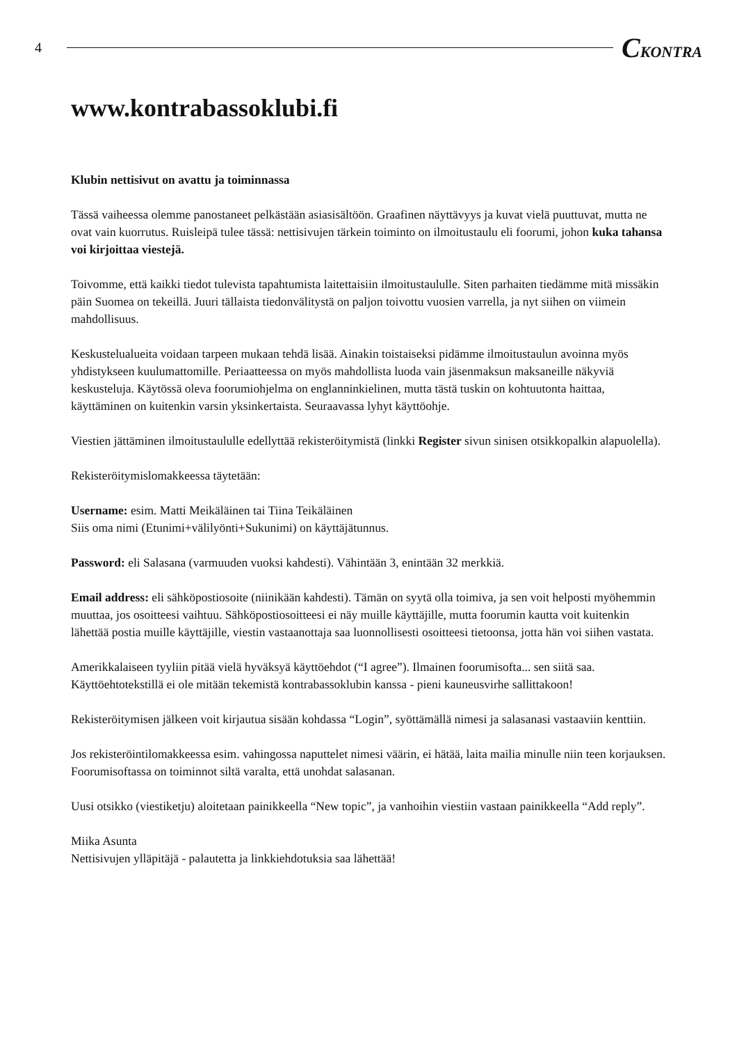4
CKONTRA
www.kontrabassoklubi.fi
Klubin nettisivut on avattu ja toiminnassa
Tässä vaiheessa olemme panostaneet pelkästään asiasisältöön. Graafinen näyttävyys ja kuvat vielä puuttuvat, mutta ne ovat vain kuorrutus. Ruisleipä tulee tässä: nettisivujen tärkein toiminto on ilmoitustaulu eli foorumi, johon kuka tahansa voi kirjoittaa viestejä.
Toivomme, että kaikki tiedot tulevista tapahtumista laitettaisiin ilmoitustaululle. Siten parhaiten tiedämme mitä missäkin päin Suomea on tekeillä. Juuri tällaista tiedonvälitystä on paljon toivottu vuosien varrella, ja nyt siihen on viimein mahdollisuus.
Keskustelualueita voidaan tarpeen mukaan tehdä lisää. Ainakin toistaiseksi pidämme ilmoitustaulun avoinna myös yhdistykseen kuulumattomille. Periaatteessa on myös mahdollista luoda vain jäsenmaksun maksaneille näkyviä keskusteluja. Käytössä oleva foorumiohjelma on englanninkielinen, mutta tästä tuskin on kohtuutonta haittaa, käyttäminen on kuitenkin varsin yksinkertaista. Seuraavassa lyhyt käyttöohje.
Viestien jättäminen ilmoitustaululle edellyttää rekisteröitymistä (linkki Register sivun sinisen otsikkopalkin alapuolella).
Rekisteröitymislomakkeessa täytetään:
Username: esim. Matti Meikäläinen tai Tiina Teikäläinen
Siis oma nimi (Etunimi+välilyönti+Sukunimi) on käyttäjätunnus.
Password: eli Salasana (varmuuden vuoksi kahdesti). Vähintään 3, enintään 32 merkkiä.
Email address: eli sähköpostiosoite (niinikään kahdesti). Tämän on syytä olla toimiva, ja sen voit helposti myöhemmin muuttaa, jos osoitteesi vaihtuu. Sähköpostiosoitteesi ei näy muille käyttäjille, mutta foorumin kautta voit kuitenkin lähettää postia muille käyttäjille, viestin vastaanottaja saa luonnollisesti osoitteesi tietoonsa, jotta hän voi siihen vastata.
Amerikkalaiseen tyyliin pitää vielä hyväksyä käyttöehdot (“I agree”). Ilmainen foorumisofta... sen siitä saa. Käyttöehtotekstillä ei ole mitään tekemistä kontrabassoklubin kanssa - pieni kauneusvirhe sallittakoon!
Rekisteröitymisen jälkeen voit kirjautua sisään kohdassa “Login”, syöttämällä nimesi ja salasanasi vastaaviin kenttiin.
Jos rekisteröintilomakkeessa esim. vahingossa naputtelet nimesi väärin, ei hätää, laita mailia minulle niin teen korjauksen. Foorumisoftassa on toiminnot siltä varalta, että unohdat salasanan.
Uusi otsikko (viestiketju) aloitetaan painikkeella “New topic”, ja vanhoihin viestiin vastaan painikkeella “Add reply”.
Miika Asunta
Nettisivujen ylläpitäjä - palautetta ja linkkiehdotuksia saa lähettää!